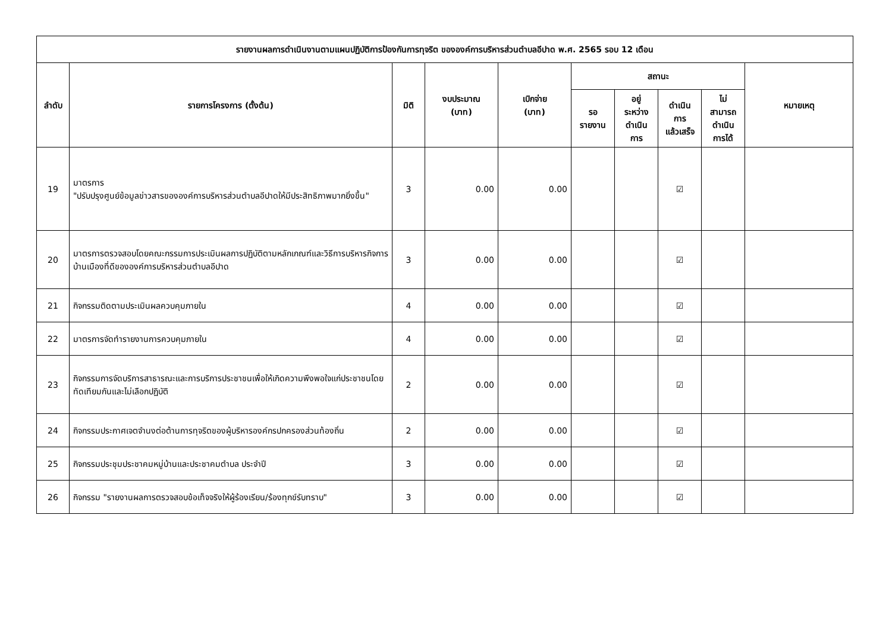| รายงานผลการดำเนินงานตามแผนปฏิบัติการป้องกันการทุจริต ขององค์การบริหารส่วนตำบลอีปาด พ.ศ. 2565 รอบ 12 เดือน | | | | | | | | | |
| --- | --- | --- | --- | --- | --- | --- | --- | --- | --- |
| ลำดับ | รายการโครงการ (ตั้งต้น) | มิติ | งบประมาณ (บาท) | เบิกจ่าย (บาท) | สถานะ | | | | หมายเหตุ |
| | | | | | รอ รายงาน | อยู่ ระหว่าง ดำเนิน การ | ดำเนิน การ แล้วเสร็จ | ไม่ สามารถ ดำเนิน การได้ | |
| 19 | มาตรการ "ปรับปรุงศูนย์ข้อมูลข่าวสารขององค์การบริหารส่วนตำบลอีปาดให้มีประสิทธิภาพมากยิ่งขึ้น" | 3 | 0.00 | 0.00 | | | ☑ | | |
| 20 | มาตรการตรวจสอบโดยคณะกรรมการประเมินผลการปฏิบัติตามหลักเกณฑ์และวิธีการบริหารกิจการบ้านเมืองที่ดีขององค์การบริหารส่วนตำบลอีปาด | 3 | 0.00 | 0.00 | | | ☑ | | |
| 21 | กิจกรรมติดตามประเมินผลควบคุมภายใน | 4 | 0.00 | 0.00 | | | ☑ | | |
| 22 | มาตรการจัดทำรายงานการควบคุมภายใน | 4 | 0.00 | 0.00 | | | ☑ | | |
| 23 | กิจกรรมการจัดบริการสาธารณะและการบริการประชาชนเพื่อให้เกิดความพึงพอใจแก่ประชาชนโดยทัดเทียมกันและไม่เลือกปฏิบัติ | 2 | 0.00 | 0.00 | | | ☑ | | |
| 24 | กิจกรรมประกาศเจตจำนงต่อต้านการทุจริตของผู้บริหารองค์กรปกครองส่วนท้องถิ่น | 2 | 0.00 | 0.00 | | | ☑ | | |
| 25 | กิจกรรมประชุมประชาคมหมู่บ้านและประชาคมตำบล ประจำปี | 3 | 0.00 | 0.00 | | | ☑ | | |
| 26 | กิจกรรม "รายงานผลการตรวจสอบข้อเท็จจริงให้ผู้ร้องเรียน/ร้องทุกข์รับทราบ" | 3 | 0.00 | 0.00 | | | ☑ | | |